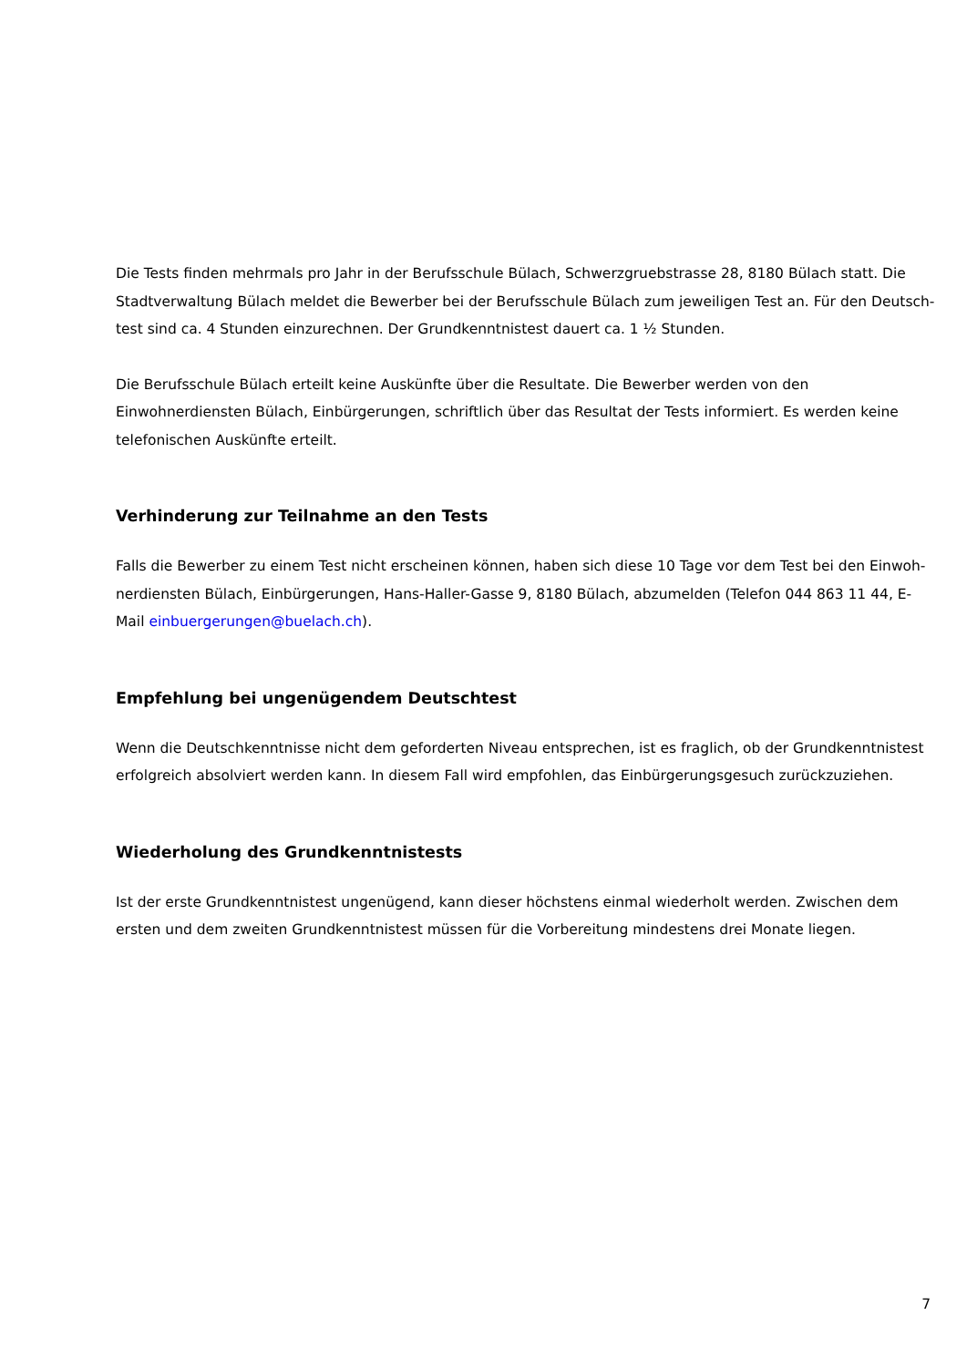Die Tests finden mehrmals pro Jahr in der Berufsschule Bülach, Schwerzgruebstrasse 28, 8180 Bülach statt. Die Stadtverwaltung Bülach meldet die Bewerber bei der Berufsschule Bülach zum jeweiligen Test an. Für den Deutsch-test sind ca. 4 Stunden einzurechnen. Der Grundkenntnistest dauert ca. 1 ½ Stunden.
Die Berufsschule Bülach erteilt keine Auskünfte über die Resultate. Die Bewerber werden von den Einwohnerdiensten Bülach, Einbürgerungen, schriftlich über das Resultat der Tests informiert. Es werden keine telefonischen Auskünfte erteilt.
Verhinderung zur Teilnahme an den Tests
Falls die Bewerber zu einem Test nicht erscheinen können, haben sich diese 10 Tage vor dem Test bei den Einwoh-nerdiensten Bülach, Einbürgerungen, Hans-Haller-Gasse 9, 8180 Bülach, abzumelden (Telefon 044 863 11 44, E-Mail einbuergerungen@buelach.ch).
Empfehlung bei ungenügendem Deutschtest
Wenn die Deutschkenntnisse nicht dem geforderten Niveau entsprechen, ist es fraglich, ob der Grundkenntnistest erfolgreich absolviert werden kann. In diesem Fall wird empfohlen, das Einbürgerungsgesuch zurückzuziehen.
Wiederholung des Grundkenntnistests
Ist der erste Grundkenntnistest ungenügend, kann dieser höchstens einmal wiederholt werden. Zwischen dem ersten und dem zweiten Grundkenntnistest müssen für die Vorbereitung mindestens drei Monate liegen.
7